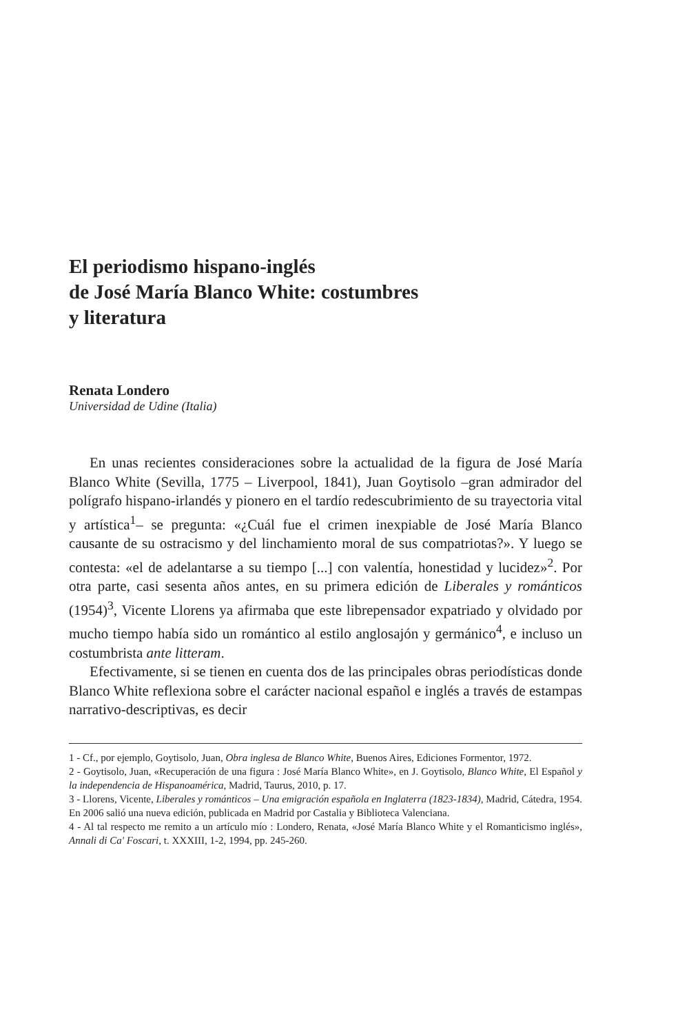El periodismo hispano-inglés
de José María Blanco White: costumbres
y literatura
Renata Londero
Universidad de Udine (Italia)
En unas recientes consideraciones sobre la actualidad de la figura de José María Blanco White (Sevilla, 1775 – Liverpool, 1841), Juan Goytisolo –gran admirador del polígrafo hispano-irlandés y pionero en el tardío redescubrimiento de su trayectoria vital y artística<sup>1</sup>– se pregunta: «¿Cuál fue el crimen inexpiable de José María Blanco causante de su ostracismo y del linchamiento moral de sus compatriotas?». Y luego se contesta: «el de adelantarse a su tiempo [...] con valentía, honestidad y lucidez»<sup>2</sup>. Por otra parte, casi sesenta años antes, en su primera edición de Liberales y románticos (1954)<sup>3</sup>, Vicente Llorens ya afirmaba que este librepensador expatriado y olvidado por mucho tiempo había sido un romántico al estilo anglosajón y germánico<sup>4</sup>, e incluso un costumbrista ante litteram.
Efectivamente, si se tienen en cuenta dos de las principales obras periodísticas donde Blanco White reflexiona sobre el carácter nacional español e inglés a través de estampas narrativo-descriptivas, es decir
1 - Cf., por ejemplo, Goytisolo, Juan, Obra inglesa de Blanco White, Buenos Aires, Ediciones Formentor, 1972.
2 - Goytisolo, Juan, «Recuperación de una figura : José María Blanco White», en J. Goytisolo, Blanco White, El Español y la independencia de Hispanoamérica, Madrid, Taurus, 2010, p. 17.
3 - Llorens, Vicente, Liberales y románticos – Una emigración española en Inglaterra (1823-1834), Madrid, Cátedra, 1954. En 2006 salió una nueva edición, publicada en Madrid por Castalia y Biblioteca Valenciana.
4 - Al tal respecto me remito a un artículo mío : Londero, Renata, «José María Blanco White y el Romanticismo inglés», Annali di Ca' Foscari, t. XXXIII, 1-2, 1994, pp. 245-260.